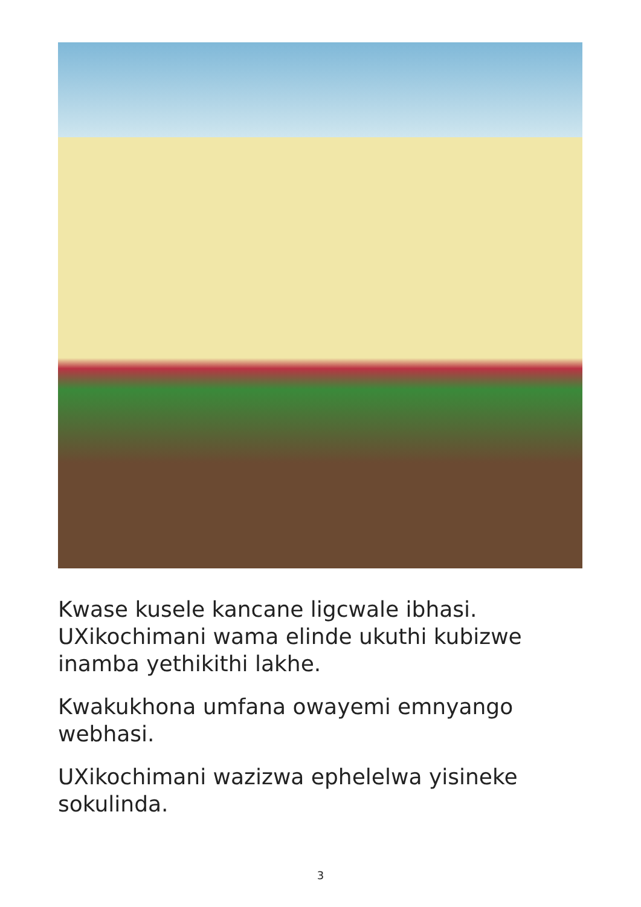Kwase kusele kancane ligcwale ibhasi. UXikochimani wama elinde ukuthi kubizwe inamba yethikithi lakhe.
Kwakukhona umfana owayemi emnyango webhasi.
UXikochimani wazizwa ephelelwa yisineke sokulinda.
3